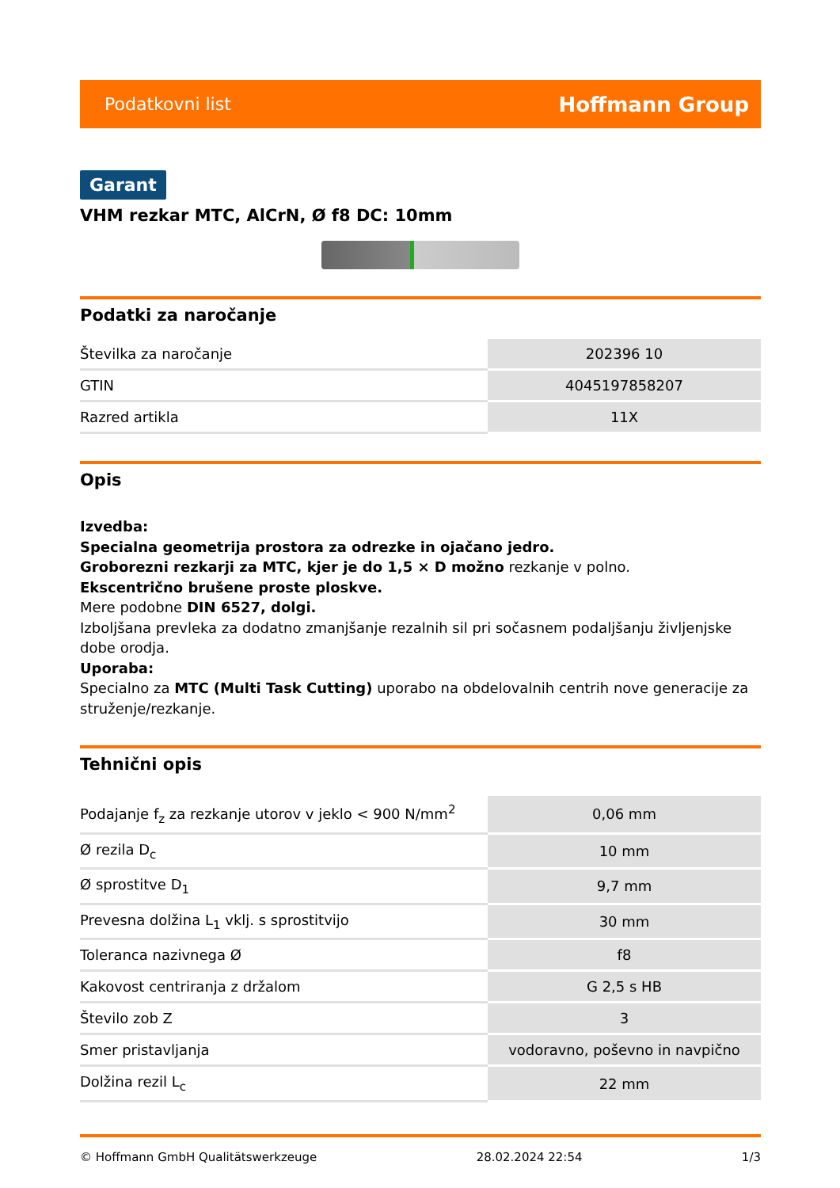Podatkovni list Hoffmann Group
Garant
VHM rezkar MTC, AlCrN, Ø f8 DC: 10mm
Podatki za naročanje
| Številka za naročanje | 202396 10 |
| GTIN | 4045197858207 |
| Razred artikla | 11X |
Opis
Izvedba:
Specialna geometrija prostora za odrezke in ojačano jedro.
Groborezni rezkarji za MTC, kjer je do 1,5 × D možno rezkanje v polno.
Ekscentrično brušene proste ploskve.
Mere podobne DIN 6527, dolgi.
Izboljšana prevleka za dodatno zmanjšanje rezalnih sil pri sočasnem podaljšanju življenjske dobe orodja.
Uporaba:
Specialno za MTC (Multi Task Cutting) uporabo na obdelovalnih centrih nove generacije za struženje/rezkanje.
Tehnični opis
| Podajanje f<sub>z</sub> za rezkanje utorov v jeklo < 900 N/mm<sup>2</sup> | 0,06 mm |
| Ø rezila D<sub>c</sub> | 10 mm |
| Ø sprostitve D<sub>1</sub> | 9,7 mm |
| Prevesna dolžina L<sub>1</sub> vklj. s sprostitvijo | 30 mm |
| Toleranca nazivnega Ø | f8 |
| Kakovost centriranja z držalom | G 2,5 s HB |
| Število zob Z | 3 |
| Smer pristavljanja | vodoravno, poševno in navpično |
| Dolžina rezil L<sub>c</sub> | 22 mm |
© Hoffmann GmbH Qualitätswerkzeuge 28.02.2024 22:54 1/3